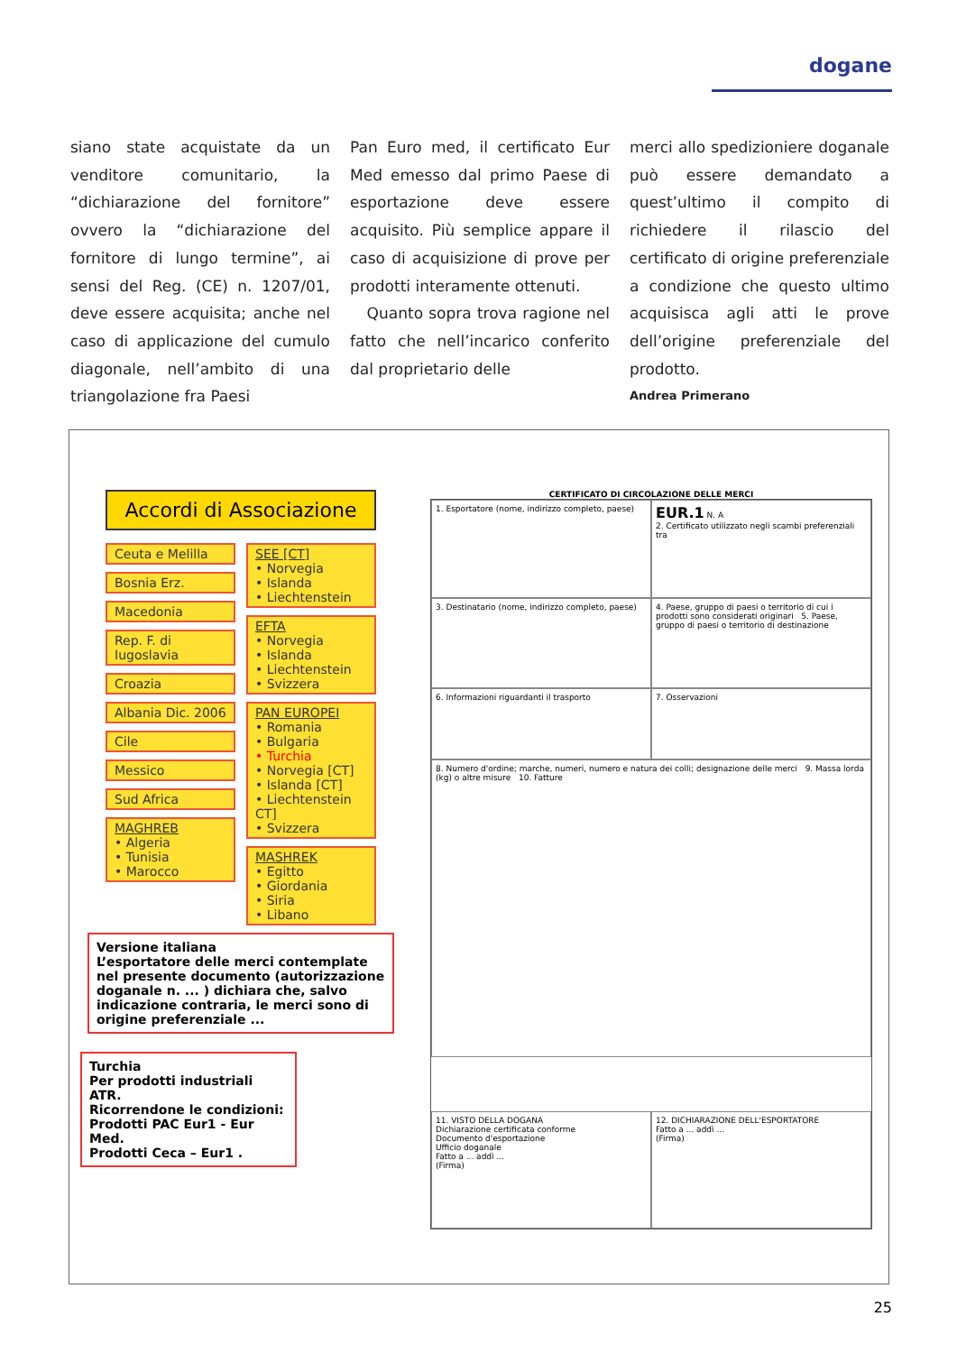dogane
siano state acquistate da un venditore comunitario, la “dichiarazione del fornitore” ovvero la “dichiarazione del fornitore di lungo termine”, ai sensi del Reg. (CE) n. 1207/01, deve essere acquisita; anche nel caso di applicazione del cumulo diagonale, nell’ambito di una triangolazione fra Paesi
Pan Euro med, il certificato Eur Med emesso dal primo Paese di esportazione deve essere acquisito. Più semplice appare il caso di acquisizione di prove per prodotti interamente ottenuti.
Quanto sopra trova ragione nel fatto che nell’incarico conferito dal proprietario delle
merci allo spedizioniere doganale può essere demandato a quest’ultimo il compito di richiedere il rilascio del certificato di origine preferenziale a condizione che questo ultimo acquisisca agli atti le prove dell’origine preferenziale del prodotto.
Andrea Primerano
Accordi di Associazione
Ceuta e Melilla
Bosnia Erz.
Macedonia
Rep. F. di Iugoslavia
Croazia
Albania Dic. 2006
Cile
Messico
Sud Africa
MAGHREB
• Algeria
• Tunisia
• Marocco
SEE [CT]
• Norvegia
• Islanda
• Liechtenstein
EFTA
• Norvegia
• Islanda
• Liechtenstein
• Svizzera
PAN EUROPEI
• Romania
• Bulgaria
• Turchia
• Norvegia [CT]
• Islanda [CT]
• Liechtenstein CT]
• Svizzera
MASHREK
• Egitto
• Giordania
• Siria
• Libano
Versione italiana
L’esportatore delle merci contemplate nel presente documento (autorizzazione doganale n. ... ) dichiara che, salvo indicazione contraria, le merci sono di origine preferenziale ...
Turchia
Per prodotti industriali ATR.
Ricorrendone le condizioni:
Prodotti PAC Eur1 - Eur Med.
Prodotti Ceca – Eur1 .
CERTIFICATO DI CIRCOLAZIONE DELLE MERCI
1. Esportatore (nome, indirizzo completo, paese)
EUR.1 N. A
2. Certificato utilizzato negli scambi preferenziali tra
3. Destinatario (nome, indirizzo completo, paese)
4. Paese, gruppo di paesi o territorio di cui i prodotti sono considerati originari 5. Paese, gruppo di paesi o territorio di destinazione
6. Informazioni riguardanti il trasporto
7. Osservazioni
8. Numero d'ordine; marche, numeri, numero e natura dei colli; designazione delle merci 9. Massa lorda (kg) o altre misure 10. Fatture
11. VISTO DELLA DOGANA
Dichiarazione certificata conforme
Documento d'esportazione
Ufficio doganale
Fatto a ... addì ...
(Firma)
12. DICHIARAZIONE DELL'ESPORTATORE
Fatto a ... addì ...
(Firma)
25